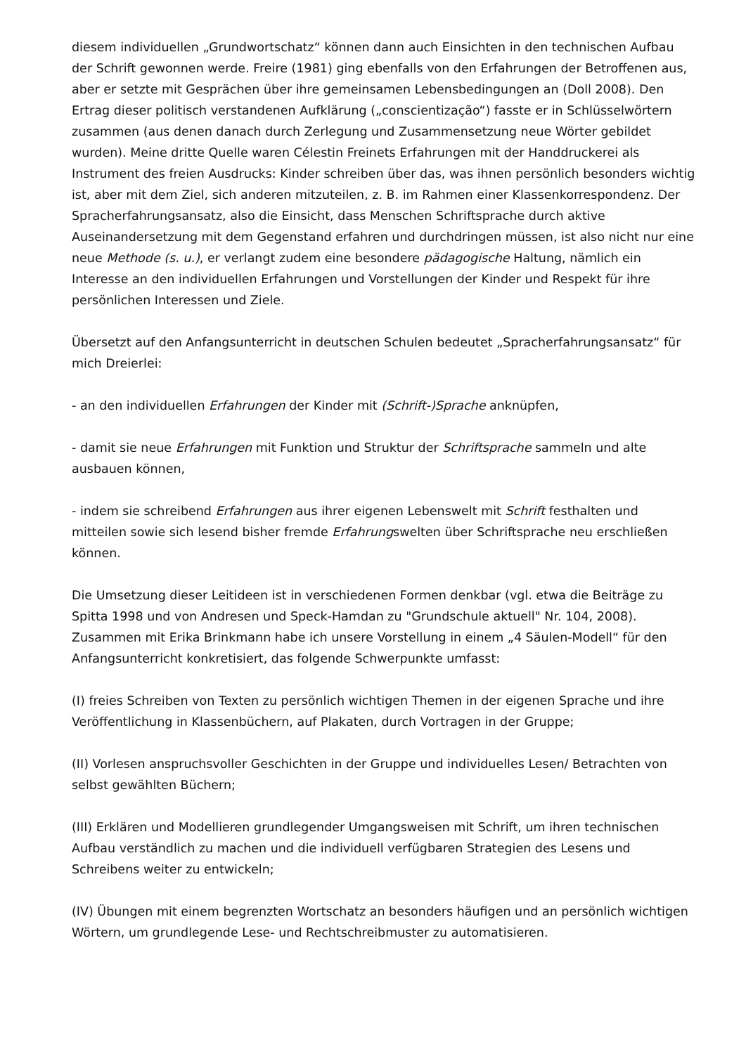diesem individuellen „Grundwortschatz“ können dann auch Einsichten in den technischen Aufbau der Schrift gewonnen werde. Freire (1981) ging ebenfalls von den Erfahrungen der Betroffenen aus, aber er setzte mit Gesprächen über ihre gemeinsamen Lebensbedingungen an (Doll 2008). Den Ertrag dieser politisch verstandenen Aufklärung („conscientização“) fasste er in Schlüsselwörtern zusammen (aus denen danach durch Zerlegung und Zusammensetzung neue Wörter gebildet wurden). Meine dritte Quelle waren Célestin Freinets Erfahrungen mit der Handdruckerei als Instrument des freien Ausdrucks: Kinder schreiben über das, was ihnen persönlich besonders wichtig ist, aber mit dem Ziel, sich anderen mitzuteilen, z. B. im Rahmen einer Klassenkorrespondenz. Der Spracherfahrungsansatz, also die Einsicht, dass Menschen Schriftsprache durch aktive Auseinandersetzung mit dem Gegenstand erfahren und durchdringen müssen, ist also nicht nur eine neue Methode (s. u.), er verlangt zudem eine besondere pädagogische Haltung, nämlich ein Interesse an den individuellen Erfahrungen und Vorstellungen der Kinder und Respekt für ihre persönlichen Interessen und Ziele.
Übersetzt auf den Anfangsunterricht in deutschen Schulen bedeutet „Spracherfahrungsansatz“ für mich Dreierlei:
- an den individuellen Erfahrungen der Kinder mit (Schrift-)Sprache anknüpfen,
- damit sie neue Erfahrungen mit Funktion und Struktur der Schriftsprache sammeln und alte ausbauen können,
- indem sie schreibend Erfahrungen aus ihrer eigenen Lebenswelt mit Schrift festhalten und mitteilen sowie sich lesend bisher fremde Erfahrungswelten über Schriftsprache neu erschließen können.
Die Umsetzung dieser Leitideen ist in verschiedenen Formen denkbar (vgl. etwa die Beiträge zu Spitta 1998 und von Andresen und Speck-Hamdan zu "Grundschule aktuell" Nr. 104, 2008). Zusammen mit Erika Brinkmann habe ich unsere Vorstellung in einem „4 Säulen-Modell“ für den Anfangsunterricht konkretisiert, das folgende Schwerpunkte umfasst:
(I) freies Schreiben von Texten zu persönlich wichtigen Themen in der eigenen Sprache und ihre Veröffentlichung in Klassenbüchern, auf Plakaten, durch Vortragen in der Gruppe;
(II) Vorlesen anspruchsvoller Geschichten in der Gruppe und individuelles Lesen/ Betrachten von selbst gewählten Büchern;
(III) Erklären und Modellieren grundlegender Umgangsweisen mit Schrift, um ihren technischen Aufbau verständlich zu machen und die individuell verfügbaren Strategien des Lesens und Schreibens weiter zu entwickeln;
(IV) Übungen mit einem begrenzten Wortschatz an besonders häufigen und an persönlich wichtigen Wörtern, um grundlegende Lese- und Rechtschreibmuster zu automatisieren.